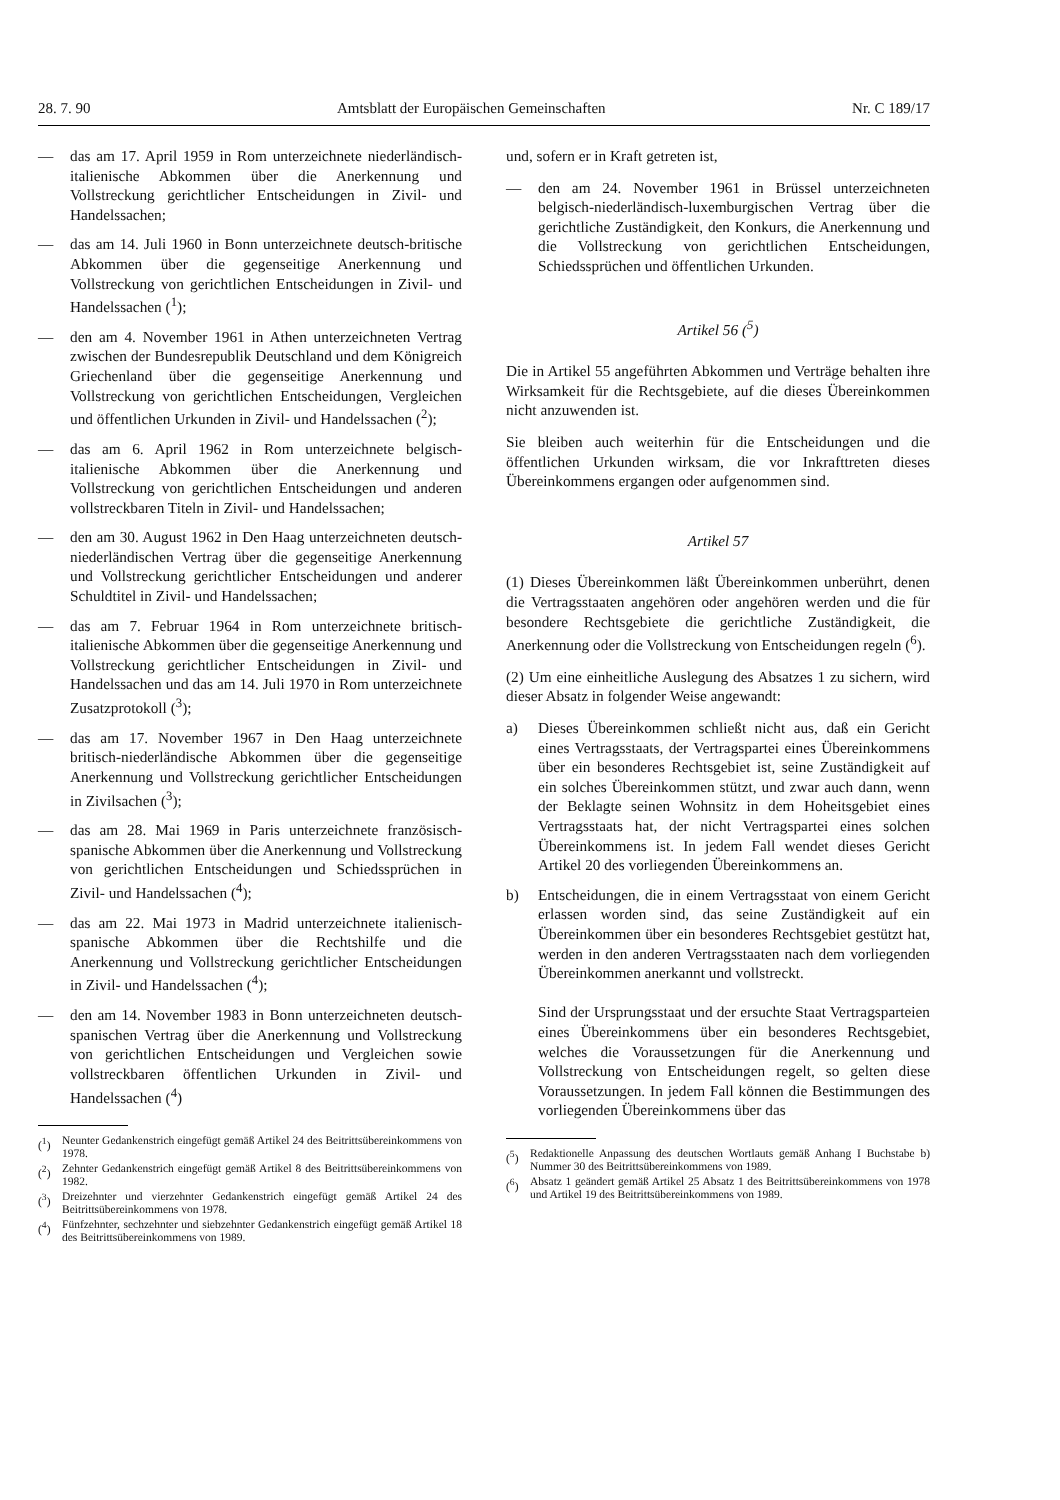28. 7. 90 Amtsblatt der Europäischen Gemeinschaften Nr. C 189/17
— das am 17. April 1959 in Rom unterzeichnete niederländisch-italienische Abkommen über die Anerkennung und Vollstreckung gerichtlicher Entscheidungen in Zivil- und Handelssachen;
— das am 14. Juli 1960 in Bonn unterzeichnete deutsch-britische Abkommen über die gegenseitige Anerkennung und Vollstreckung von gerichtlichen Entscheidungen in Zivil- und Handelssachen (<sup>1</sup>);
— den am 4. November 1961 in Athen unterzeichneten Vertrag zwischen der Bundesrepublik Deutschland und dem Königreich Griechenland über die gegenseitige Anerkennung und Vollstreckung von gerichtlichen Entscheidungen, Vergleichen und öffentlichen Urkunden in Zivil- und Handelssachen (<sup>2</sup>);
— das am 6. April 1962 in Rom unterzeichnete belgisch-italienische Abkommen über die Anerkennung und Vollstreckung von gerichtlichen Entscheidungen und anderen vollstreckbaren Titeln in Zivil- und Handelssachen;
— den am 30. August 1962 in Den Haag unterzeichneten deutsch-niederländischen Vertrag über die gegenseitige Anerkennung und Vollstreckung gerichtlicher Entscheidungen und anderer Schuldtitel in Zivil- und Handelssachen;
— das am 7. Februar 1964 in Rom unterzeichnete britisch-italienische Abkommen über die gegenseitige Anerkennung und Vollstreckung gerichtlicher Entscheidungen in Zivil- und Handelssachen und das am 14. Juli 1970 in Rom unterzeichnete Zusatzprotokoll (<sup>3</sup>);
— das am 17. November 1967 in Den Haag unterzeichnete britisch-niederländische Abkommen über die gegenseitige Anerkennung und Vollstreckung gerichtlicher Entscheidungen in Zivilsachen (<sup>3</sup>);
— das am 28. Mai 1969 in Paris unterzeichnete französisch-spanische Abkommen über die Anerkennung und Vollstreckung von gerichtlichen Entscheidungen und Schiedssprüchen in Zivil- und Handelssachen (<sup>4</sup>);
— das am 22. Mai 1973 in Madrid unterzeichnete italienisch-spanische Abkommen über die Rechtshilfe und die Anerkennung und Vollstreckung gerichtlicher Entscheidungen in Zivil- und Handelssachen (<sup>4</sup>);
— den am 14. November 1983 in Bonn unterzeichneten deutsch-spanischen Vertrag über die Anerkennung und Vollstreckung von gerichtlichen Entscheidungen und Vergleichen sowie vollstreckbaren öffentlichen Urkunden in Zivil- und Handelssachen (<sup>4</sup>)
(<sup>1</sup>) Neunter Gedankenstrich eingefügt gemäß Artikel 24 des Beitrittsübereinkommens von 1978.
(<sup>2</sup>) Zehnter Gedankenstrich eingefügt gemäß Artikel 8 des Beitrittsübereinkommens von 1982.
(<sup>3</sup>) Dreizehnter und vierzehnter Gedankenstrich eingefügt gemäß Artikel 24 des Beitrittsübereinkommens von 1978.
(<sup>4</sup>) Fünfzehnter, sechzehnter und siebzehnter Gedankenstrich eingefügt gemäß Artikel 18 des Beitrittsübereinkommens von 1989.
und, sofern er in Kraft getreten ist,
— den am 24. November 1961 in Brüssel unterzeichneten belgisch-niederländisch-luxemburgischen Vertrag über die gerichtliche Zuständigkeit, den Konkurs, die Anerkennung und die Vollstreckung von gerichtlichen Entscheidungen, Schiedssprüchen und öffentlichen Urkunden.
Artikel 56 (<sup>5</sup>)
Die in Artikel 55 angeführten Abkommen und Verträge behalten ihre Wirksamkeit für die Rechtsgebiete, auf die dieses Übereinkommen nicht anzuwenden ist.
Sie bleiben auch weiterhin für die Entscheidungen und die öffentlichen Urkunden wirksam, die vor Inkrafttreten dieses Übereinkommens ergangen oder aufgenommen sind.
Artikel 57
(1) Dieses Übereinkommen läßt Übereinkommen unberührt, denen die Vertragsstaaten angehören oder angehören werden und die für besondere Rechtsgebiete die gerichtliche Zuständigkeit, die Anerkennung oder die Vollstreckung von Entscheidungen regeln (<sup>6</sup>).
(2) Um eine einheitliche Auslegung des Absatzes 1 zu sichern, wird dieser Absatz in folgender Weise angewandt:
a) Dieses Übereinkommen schließt nicht aus, daß ein Gericht eines Vertragsstaats, der Vertragspartei eines Übereinkommens über ein besonderes Rechtsgebiet ist, seine Zuständigkeit auf ein solches Übereinkommen stützt, und zwar auch dann, wenn der Beklagte seinen Wohnsitz in dem Hoheitsgebiet eines Vertragsstaats hat, der nicht Vertragspartei eines solchen Übereinkommens ist. In jedem Fall wendet dieses Gericht Artikel 20 des vorliegenden Übereinkommens an.
b) Entscheidungen, die in einem Vertragsstaat von einem Gericht erlassen worden sind, das seine Zuständigkeit auf ein Übereinkommen über ein besonderes Rechtsgebiet gestützt hat, werden in den anderen Vertragsstaaten nach dem vorliegenden Übereinkommen anerkannt und vollstreckt.
Sind der Ursprungsstaat und der ersuchte Staat Vertragsparteien eines Übereinkommens über ein besonderes Rechtsgebiet, welches die Voraussetzungen für die Anerkennung und Vollstreckung von Entscheidungen regelt, so gelten diese Voraussetzungen. In jedem Fall können die Bestimmungen des vorliegenden Übereinkommens über das
(<sup>5</sup>) Redaktionelle Anpassung des deutschen Wortlauts gemäß Anhang I Buchstabe b) Nummer 30 des Beitrittsübereinkommens von 1989.
(<sup>6</sup>) Absatz 1 geändert gemäß Artikel 25 Absatz 1 des Beitrittsübereinkommens von 1978 und Artikel 19 des Beitrittsübereinkommens von 1989.